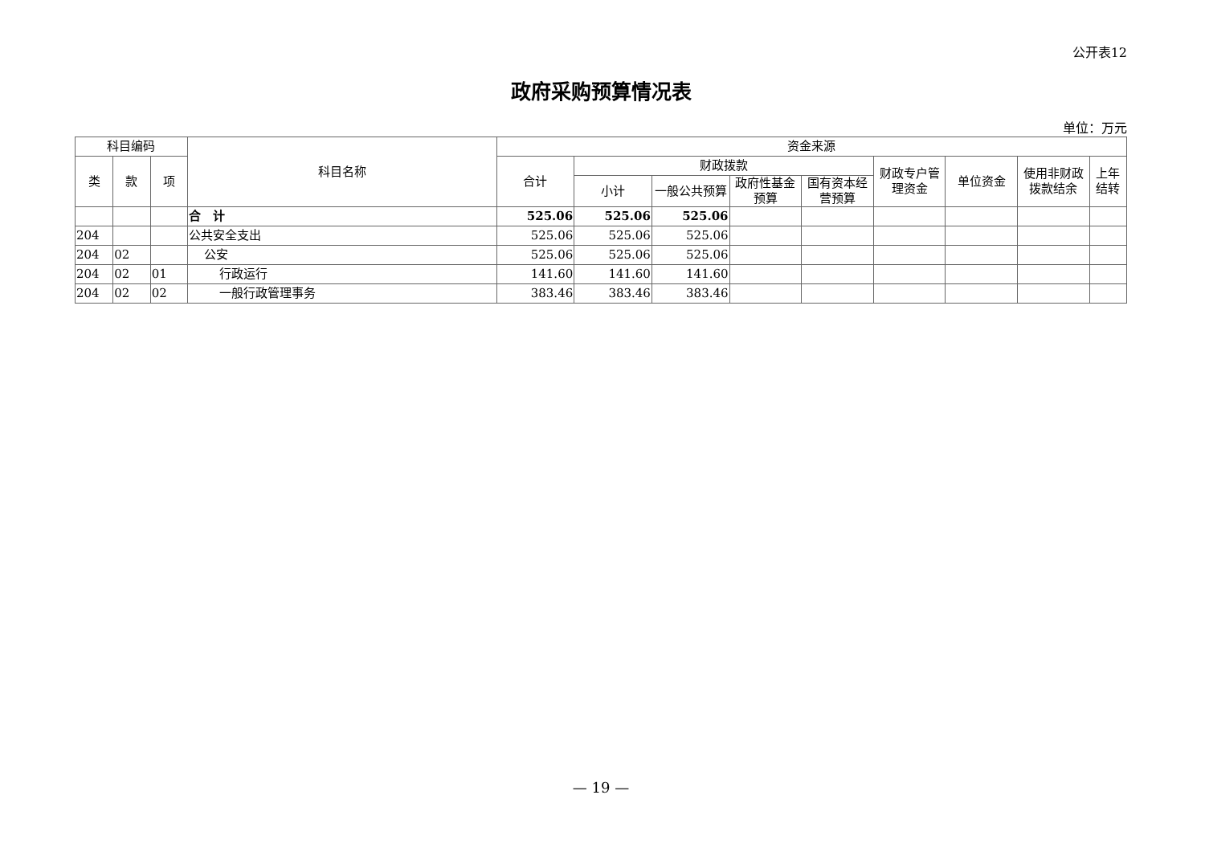公开表12
政府采购预算情况表
单位：万元
| 科目编码 | | | 科目名称 | 资金来源 | | | | | | | | |
| --- | --- | --- | --- | --- | --- | --- | --- | --- | --- | --- | --- | --- |
| 类 | 款 | 项 | | 合计 | 财政拨款 | | | | 财政专户管理资金 | 单位资金 | 使用非财政拨款结余 | 上年结转 |
| | | | | | 小计 | 一般公共预算 | 政府性基金预算 | 国有资本经营预算 | | | | |
| | | | 合 计 | 525.06 | 525.06 | 525.06 | | | | | | |
| 204 | | | 公共安全支出 | 525.06 | 525.06 | 525.06 | | | | | | |
| 204 | 02 | | 公安 | 525.06 | 525.06 | 525.06 | | | | | | |
| 204 | 02 | 01 | 行政运行 | 141.60 | 141.60 | 141.60 | | | | | | |
| 204 | 02 | 02 | 一般行政管理事务 | 383.46 | 383.46 | 383.46 | | | | | | |
— 19 —